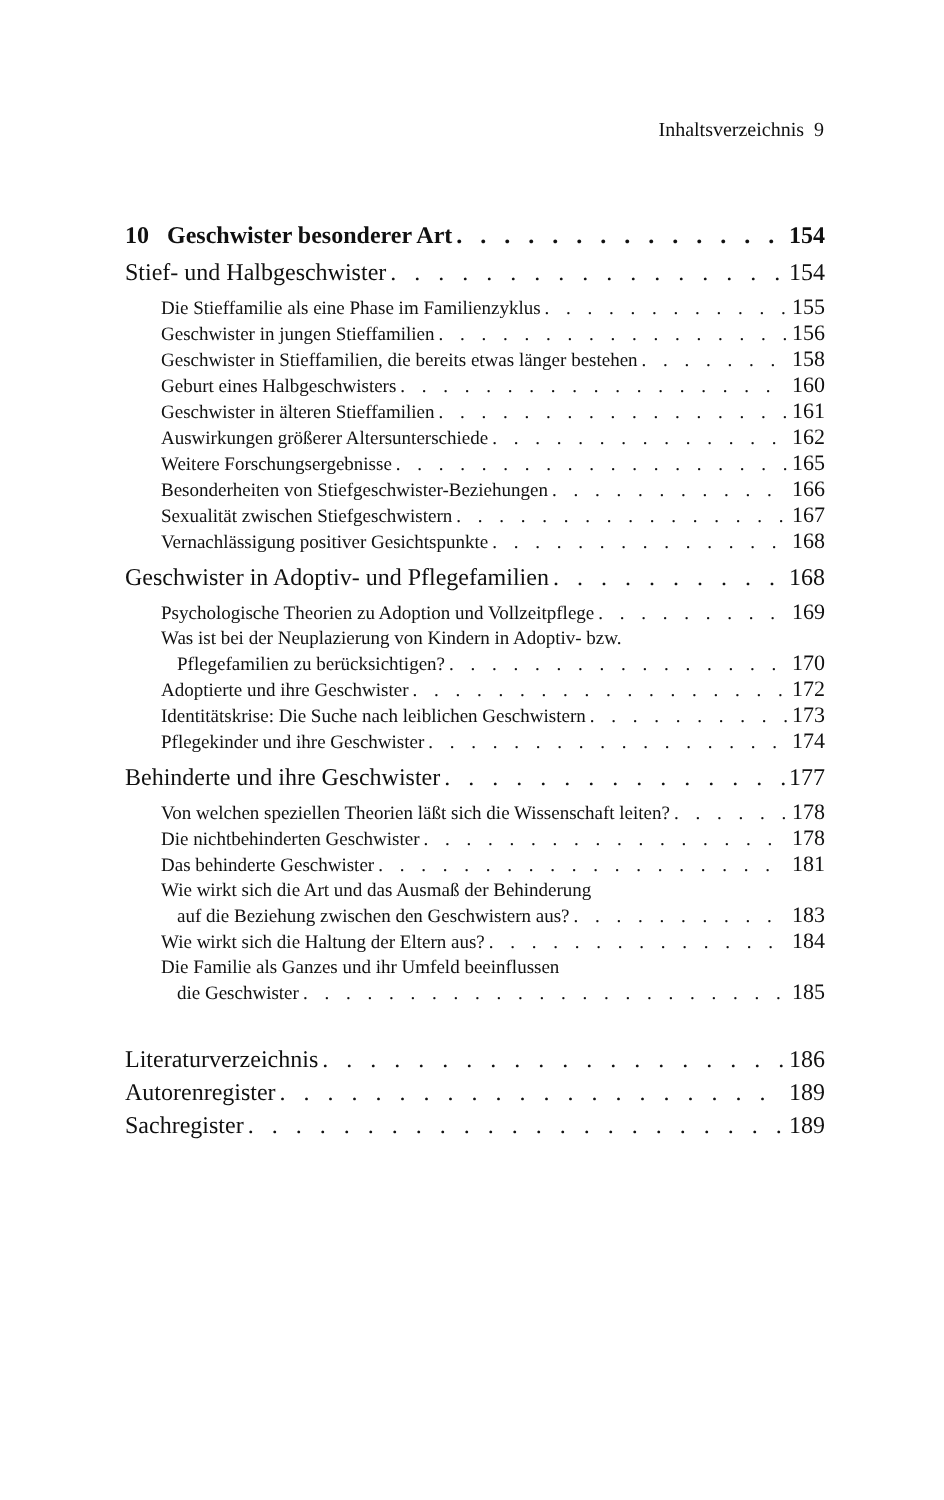Inhaltsverzeichnis 9
10 Geschwister besonderer Art 154
Stief- und Halbgeschwister 154
Die Stieffamilie als eine Phase im Familienzyklus 155
Geschwister in jungen Stieffamilien 156
Geschwister in Stieffamilien, die bereits etwas länger bestehen 158
Geburt eines Halbgeschwisters 160
Geschwister in älteren Stieffamilien 161
Auswirkungen größerer Altersunterschiede 162
Weitere Forschungsergebnisse 165
Besonderheiten von Stiefgeschwister-Beziehungen 166
Sexualität zwischen Stiefgeschwistern 167
Vernachlässigung positiver Gesichtspunkte 168
Geschwister in Adoptiv- und Pflegefamilien 168
Psychologische Theorien zu Adoption und Vollzeitpflege 169
Was ist bei der Neuplazierung von Kindern in Adoptiv- bzw.
Pflegefamilien zu berücksichtigen? 170
Adoptierte und ihre Geschwister 172
Identitätskrise: Die Suche nach leiblichen Geschwistern 173
Pflegekinder und ihre Geschwister 174
Behinderte und ihre Geschwister 177
Von welchen speziellen Theorien läßt sich die Wissenschaft leiten? 178
Die nichtbehinderten Geschwister 178
Das behinderte Geschwister 181
Wie wirkt sich die Art und das Ausmaß der Behinderung
auf die Beziehung zwischen den Geschwistern aus? 183
Wie wirkt sich die Haltung der Eltern aus? 184
Die Familie als Ganzes und ihr Umfeld beeinflussen
die Geschwister 185
Literaturverzeichnis 186
Autorenregister 189
Sachregister 189